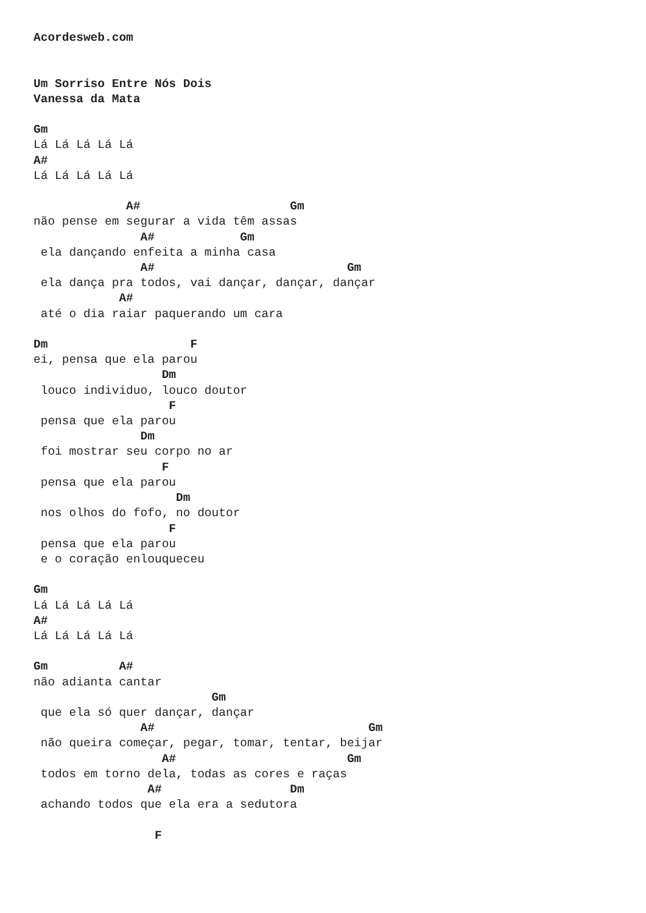Acordesweb.com


Um Sorriso Entre Nós Dois
Vanessa da Mata

Gm
Lá Lá Lá Lá Lá
A#
Lá Lá Lá Lá Lá

             A#                     Gm
não pense em segurar a vida têm assas
               A#            Gm
 ela dançando enfeita a minha casa
               A#                           Gm
 ela dança pra todos, vai dançar, dançar, dançar
            A#
 até o dia raiar paquerando um cara

Dm                    F
ei, pensa que ela parou
                  Dm
 louco individuo, louco doutor
                   F
 pensa que ela parou
               Dm
 foi mostrar seu corpo no ar
                  F
 pensa que ela parou
                    Dm
 nos olhos do fofo, no doutor
                   F
 pensa que ela parou
 e o coração enlouqueceu

Gm
Lá Lá Lá Lá Lá
A#
Lá Lá Lá Lá Lá

Gm          A#
não adianta cantar
                         Gm
 que ela só quer dançar, dançar
               A#                              Gm
 não queira começar, pegar, tomar, tentar, beijar
                  A#                        Gm
 todos em torno dela, todas as cores e raças
                A#                  Dm
 achando todos que ela era a sedutora

                 F